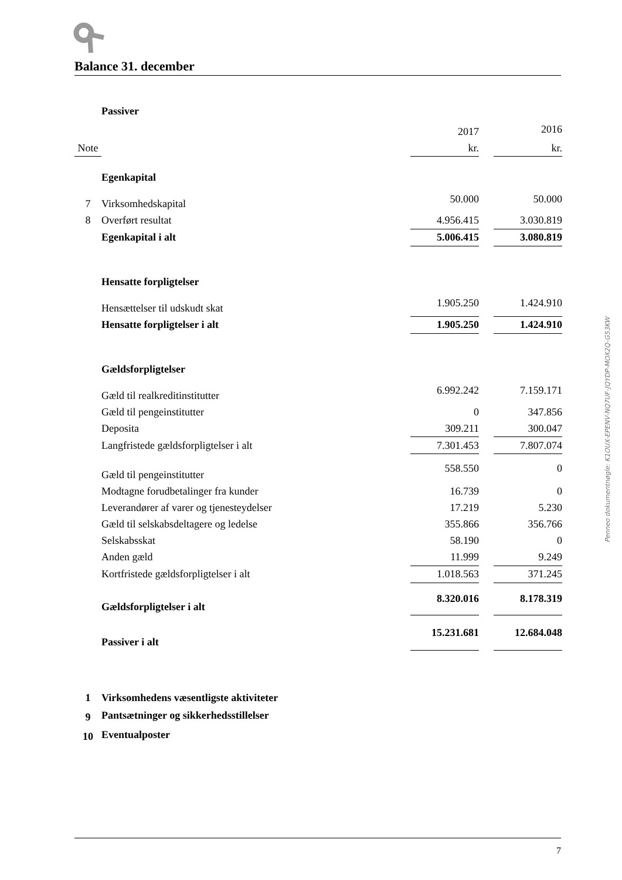Balance 31. december
| | Passiver | | | |
| | | 2017 | | 2016 |
| Note | | kr. | | kr. |
| | Egenkapital | | | |
| 7 | Virksomhedskapital | 50.000 | | 50.000 |
| 8 | Overført resultat | 4.956.415 | | 3.030.819 |
| | Egenkapital i alt | 5.006.415 | | 3.080.819 |
| | Hensatte forpligtelser | | | |
| | Hensættelser til udskudt skat | 1.905.250 | | 1.424.910 |
| | Hensatte forpligtelser i alt | 1.905.250 | | 1.424.910 |
| | Gældsforpligtelser | | | |
| | Gæld til realkreditinstitutter | 6.992.242 | | 7.159.171 |
| | Gæld til pengeinstitutter | 0 | | 347.856 |
| | Deposita | 309.211 | | 300.047 |
| | Langfristede gældsforpligtelser i alt | 7.301.453 | | 7.807.074 |
| | Gæld til pengeinstitutter | 558.550 | | 0 |
| | Modtagne forudbetalinger fra kunder | 16.739 | | 0 |
| | Leverandører af varer og tjenesteydelser | 17.219 | | 5.230 |
| | Gæld til selskabsdeltagere og ledelse | 355.866 | | 356.766 |
| | Selskabsskat | 58.190 | | 0 |
| | Anden gæld | 11.999 | | 9.249 |
| | Kortfristede gældsforpligtelser i alt | 1.018.563 | | 371.245 |
| | Gældsforpligtelser i alt | 8.320.016 | | 8.178.319 |
| | Passiver i alt | 15.231.681 | | 12.684.048 |
| 1 | Virksomhedens væsentligste aktiviteter | | | |
| 9 | Pantsætninger og sikkerhedsstillelser | | | |
| 10 | Eventualposter | | | |
Penneo dokumentnøgle: K1OUX-EPENV-NQ7UF-JQYDP-MOX2Q-G53KW
7